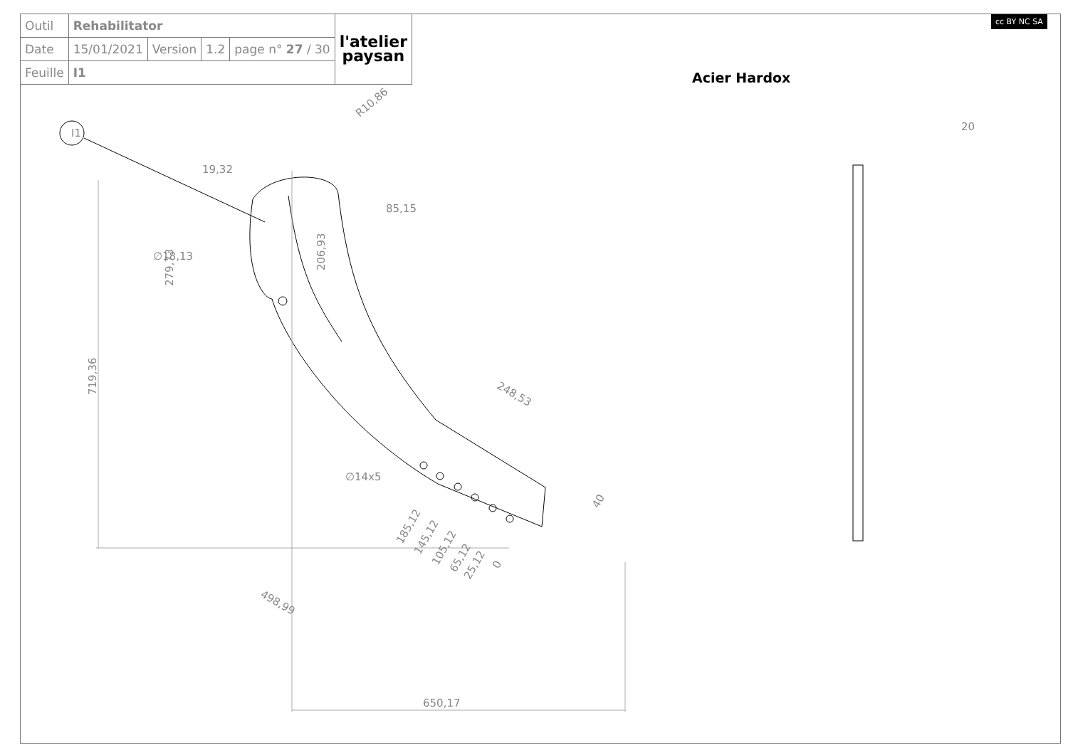| Outil | Rehabilitator | | | | l'atelier paysan |
| Date | 15/01/2021 | Version | 1.2 | page n° 27 / 30 | |
| Feuille | I1 | | | | |
cc BY NC SA
Acier Hardox
I1
R10,86
19,32
85,15
206,93
∅18,13
279,73
719,36
248,53
40
∅14x5
185,12
145,12
105,12
65,12
25,12
0
498,99
650,17
20